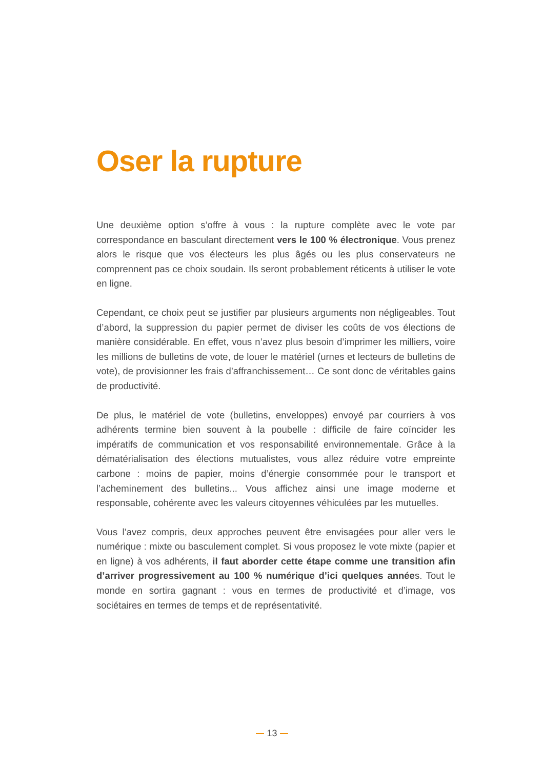Oser la rupture
Une deuxième option s’offre à vous : la rupture complète avec le vote par correspondance en basculant directement vers le 100 % électronique. Vous prenez alors le risque que vos électeurs les plus âgés ou les plus conservateurs ne comprennent pas ce choix soudain. Ils seront probablement réticents à utiliser le vote en ligne.
Cependant, ce choix peut se justifier par plusieurs arguments non négligeables. Tout d’abord, la suppression du papier permet de diviser les coûts de vos élections de manière considérable. En effet, vous n’avez plus besoin d’imprimer les milliers, voire les millions de bulletins de vote, de louer le matériel (urnes et lecteurs de bulletins de vote), de provisionner les frais d’affranchissement… Ce sont donc de véritables gains de productivité.
De plus, le matériel de vote (bulletins, enveloppes) envoyé par courriers à vos adhérents termine bien souvent à la poubelle : difficile de faire coïncider les impératifs de communication et vos responsabilité environnementale. Grâce à la dématérialisation des élections mutualistes, vous allez réduire votre empreinte carbone : moins de papier, moins d’énergie consommée pour le transport et l’acheminement des bulletins... Vous affichez ainsi une image moderne et responsable, cohérente avec les valeurs citoyennes véhiculées par les mutuelles.
Vous l’avez compris, deux approches peuvent être envisagées pour aller vers le numérique : mixte ou basculement complet. Si vous proposez le vote mixte (papier et en ligne) à vos adhérents, il faut aborder cette étape comme une transition afin d’arriver progressivement au 100 % numérique d’ici quelques années. Tout le monde en sortira gagnant : vous en termes de productivité et d’image, vos sociétaires en termes de temps et de représentativité.
13